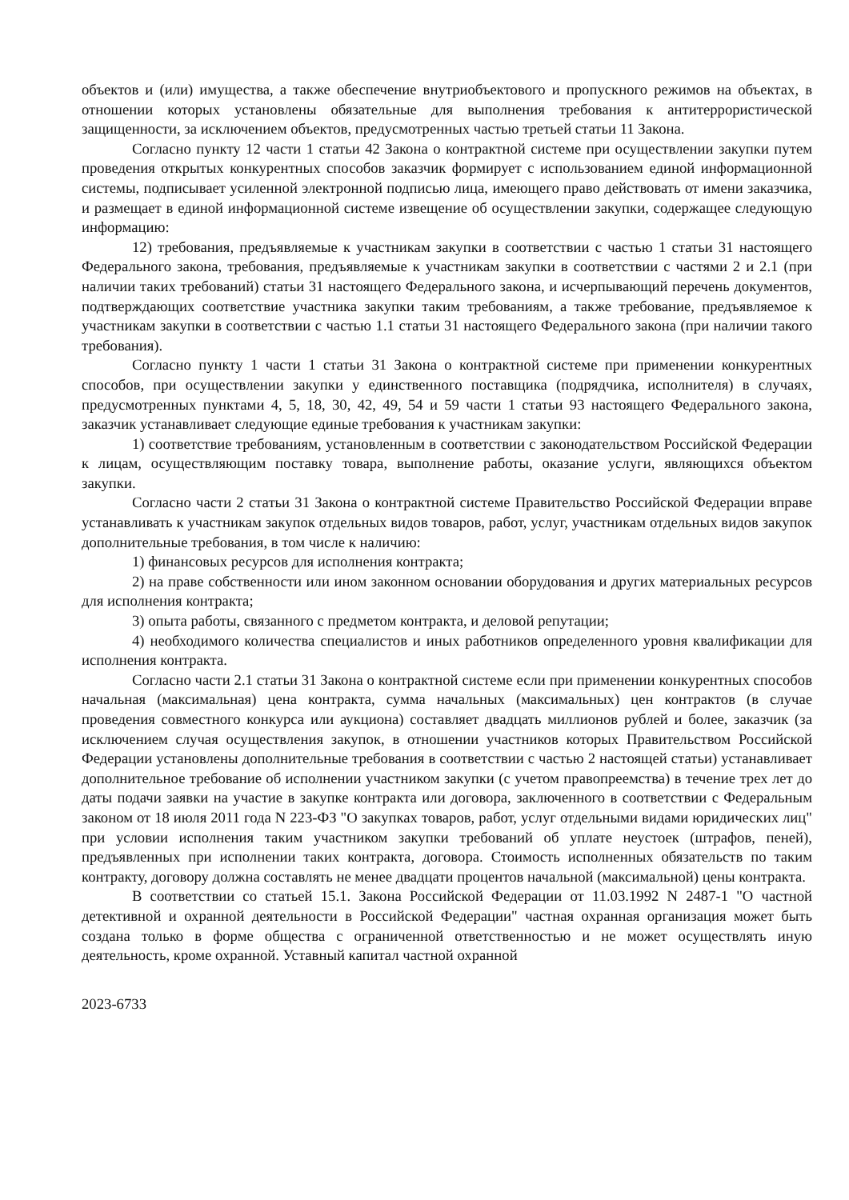объектов и (или) имущества, а также обеспечение внутриобъектового и пропускного режимов на объектах, в отношении которых установлены обязательные для выполнения требования к антитеррористической защищенности, за исключением объектов, предусмотренных частью третьей статьи 11 Закона.
Согласно пункту 12 части 1 статьи 42 Закона о контрактной системе при осуществлении закупки путем проведения открытых конкурентных способов заказчик формирует с использованием единой информационной системы, подписывает усиленной электронной подписью лица, имеющего право действовать от имени заказчика, и размещает в единой информационной системе извещение об осуществлении закупки, содержащее следующую информацию:
12) требования, предъявляемые к участникам закупки в соответствии с частью 1 статьи 31 настоящего Федерального закона, требования, предъявляемые к участникам закупки в соответствии с частями 2 и 2.1 (при наличии таких требований) статьи 31 настоящего Федерального закона, и исчерпывающий перечень документов, подтверждающих соответствие участника закупки таким требованиям, а также требование, предъявляемое к участникам закупки в соответствии с частью 1.1 статьи 31 настоящего Федерального закона (при наличии такого требования).
Согласно пункту 1 части 1 статьи 31 Закона о контрактной системе при применении конкурентных способов, при осуществлении закупки у единственного поставщика (подрядчика, исполнителя) в случаях, предусмотренных пунктами 4, 5, 18, 30, 42, 49, 54 и 59 части 1 статьи 93 настоящего Федерального закона, заказчик устанавливает следующие единые требования к участникам закупки:
1) соответствие требованиям, установленным в соответствии с законодательством Российской Федерации к лицам, осуществляющим поставку товара, выполнение работы, оказание услуги, являющихся объектом закупки.
Согласно части 2 статьи 31 Закона о контрактной системе Правительство Российской Федерации вправе устанавливать к участникам закупок отдельных видов товаров, работ, услуг, участникам отдельных видов закупок дополнительные требования, в том числе к наличию:
1) финансовых ресурсов для исполнения контракта;
2) на праве собственности или ином законном основании оборудования и других материальных ресурсов для исполнения контракта;
3) опыта работы, связанного с предметом контракта, и деловой репутации;
4) необходимого количества специалистов и иных работников определенного уровня квалификации для исполнения контракта.
Согласно части 2.1 статьи 31 Закона о контрактной системе если при применении конкурентных способов начальная (максимальная) цена контракта, сумма начальных (максимальных) цен контрактов (в случае проведения совместного конкурса или аукциона) составляет двадцать миллионов рублей и более, заказчик (за исключением случая осуществления закупок, в отношении участников которых Правительством Российской Федерации установлены дополнительные требования в соответствии с частью 2 настоящей статьи) устанавливает дополнительное требование об исполнении участником закупки (с учетом правопреемства) в течение трех лет до даты подачи заявки на участие в закупке контракта или договора, заключенного в соответствии с Федеральным законом от 18 июля 2011 года N 223-ФЗ "О закупках товаров, работ, услуг отдельными видами юридических лиц" при условии исполнения таким участником закупки требований об уплате неустоек (штрафов, пеней), предъявленных при исполнении таких контракта, договора. Стоимость исполненных обязательств по таким контракту, договору должна составлять не менее двадцати процентов начальной (максимальной) цены контракта.
В соответствии со статьей 15.1. Закона Российской Федерации от 11.03.1992 N 2487-1 "О частной детективной и охранной деятельности в Российской Федерации" частная охранная организация может быть создана только в форме общества с ограниченной ответственностью и не может осуществлять иную деятельность, кроме охранной. Уставный капитал частной охранной
2023-6733